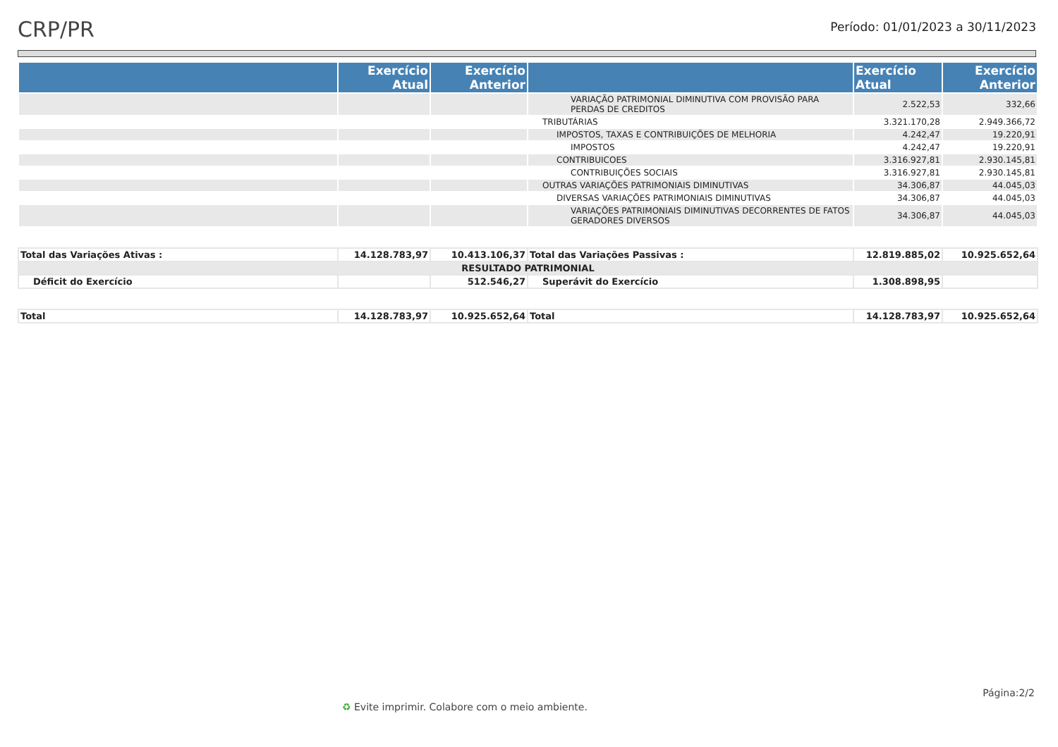CRP/PR
Período: 01/01/2023 a 30/11/2023
| | Exercício Atual | Exercício Anterior | | Exercício Atual | Exercício Anterior |
| --- | --- | --- | --- | --- | --- |
| | | | VARIAÇÃO PATRIMONIAL DIMINUTIVA COM PROVISÃO PARA PERDAS DE CREDITOS | 2.522,53 | 332,66 |
| | | | TRIBUTÁRIAS | 3.321.170,28 | 2.949.366,72 |
| | | | IMPOSTOS, TAXAS E CONTRIBUIÇÕES DE MELHORIA | 4.242,47 | 19.220,91 |
| | | | IMPOSTOS | 4.242,47 | 19.220,91 |
| | | | CONTRIBUICOES | 3.316.927,81 | 2.930.145,81 |
| | | | CONTRIBUIÇÕES SOCIAIS | 3.316.927,81 | 2.930.145,81 |
| | | | OUTRAS VARIAÇÕES PATRIMONIAIS DIMINUTIVAS | 34.306,87 | 44.045,03 |
| | | | DIVERSAS VARIAÇÕES PATRIMONIAIS DIMINUTIVAS | 34.306,87 | 44.045,03 |
| | | | VARIAÇÕES PATRIMONIAIS DIMINUTIVAS DECORRENTES DE FATOS GERADORES DIVERSOS | 34.306,87 | 44.045,03 |
| Total das Variações Ativas : | 14.128.783,97 | 10.413.106,37 | Total das Variações Passivas : | 12.819.885,02 | 10.925.652,64 |
| RESULTADO PATRIMONIAL | | | | | |
| Déficit do Exercício | | 512.546,27 | Superávit do Exercício | 1.308.898,95 | |
| Total | 14.128.783,97 | 10.925.652,64 | Total | 14.128.783,97 | 10.925.652,64 |
Página:2/2
♻ Evite imprimir. Colabore com o meio ambiente.